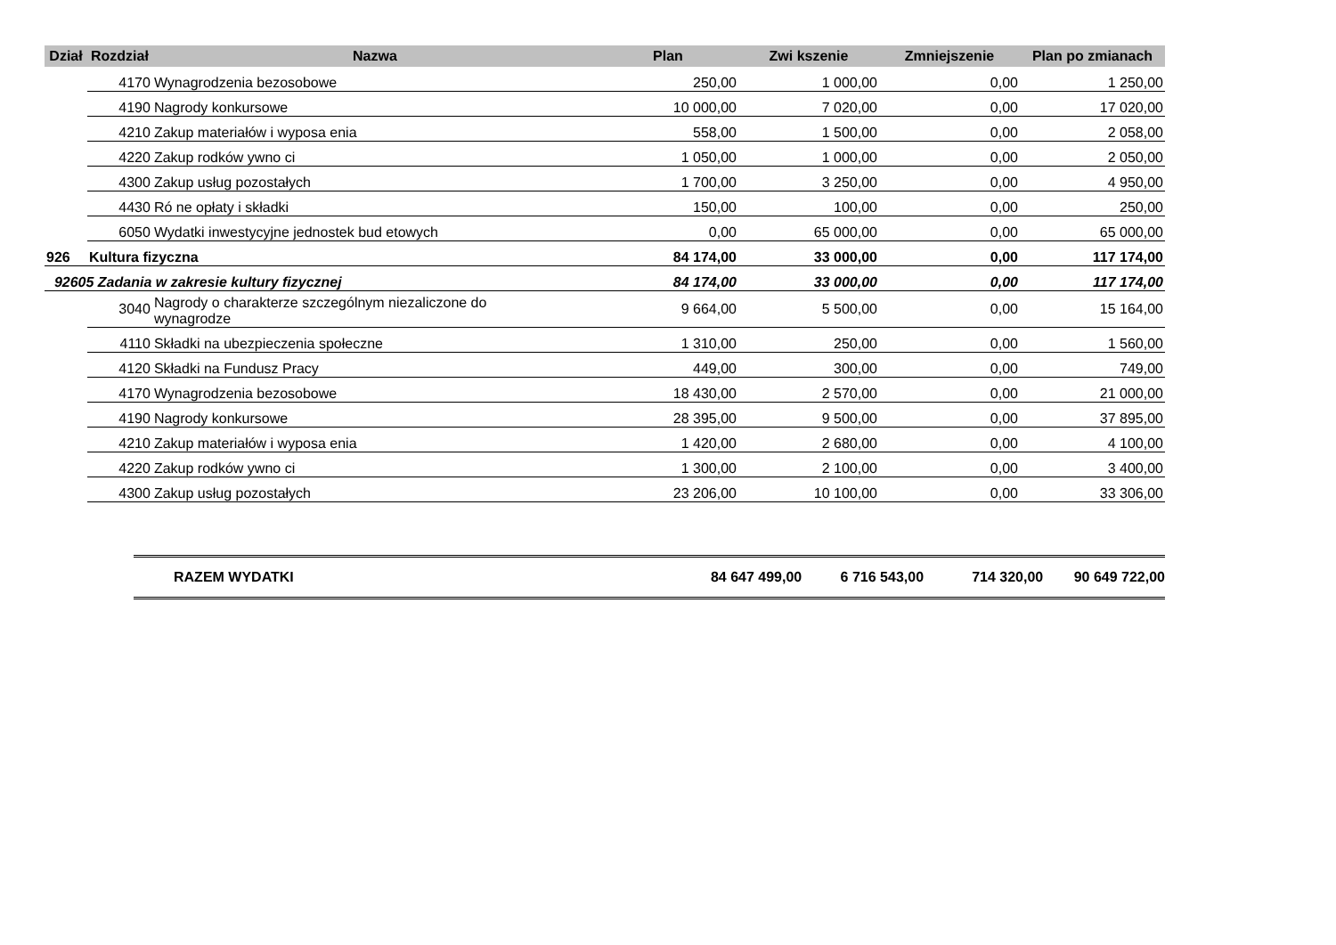| Dział | Rozdział | Nazwa | Plan | Zwi kszenie | Zmniejszenie | Plan po zmianach |
| --- | --- | --- | --- | --- | --- | --- |
| | 4170 | Wynagrodzenia bezosobowe | 250,00 | 1 000,00 | 0,00 | 1 250,00 |
| | 4190 | Nagrody konkursowe | 10 000,00 | 7 020,00 | 0,00 | 17 020,00 |
| | 4210 | Zakup materiałów i wyposa enia | 558,00 | 1 500,00 | 0,00 | 2 058,00 |
| | 4220 | Zakup rodków ywno ci | 1 050,00 | 1 000,00 | 0,00 | 2 050,00 |
| | 4300 | Zakup usług pozostałych | 1 700,00 | 3 250,00 | 0,00 | 4 950,00 |
| | 4430 | Ró ne opłaty i składki | 150,00 | 100,00 | 0,00 | 250,00 |
| | 6050 | Wydatki inwestycyjne jednostek bud etowych | 0,00 | 65 000,00 | 0,00 | 65 000,00 |
| 926 | Kultura fizyczna | | 84 174,00 | 33 000,00 | 0,00 | 117 174,00 |
| 92605 Zadania w zakresie kultury fizycznej | | | 84 174,00 | 33 000,00 | 0,00 | 117 174,00 |
| | 3040 | Nagrody o charakterze szczególnym niezaliczone do wynagrodze | 9 664,00 | 5 500,00 | 0,00 | 15 164,00 |
| | 4110 | Składki na ubezpieczenia społeczne | 1 310,00 | 250,00 | 0,00 | 1 560,00 |
| | 4120 | Składki na Fundusz Pracy | 449,00 | 300,00 | 0,00 | 749,00 |
| | 4170 | Wynagrodzenia bezosobowe | 18 430,00 | 2 570,00 | 0,00 | 21 000,00 |
| | 4190 | Nagrody konkursowe | 28 395,00 | 9 500,00 | 0,00 | 37 895,00 |
| | 4210 | Zakup materiałów i wyposa enia | 1 420,00 | 2 680,00 | 0,00 | 4 100,00 |
| | 4220 | Zakup rodków ywno ci | 1 300,00 | 2 100,00 | 0,00 | 3 400,00 |
| | 4300 | Zakup usług pozostałych | 23 206,00 | 10 100,00 | 0,00 | 33 306,00 |
RAZEM WYDATKI 84 647 499,00 6 716 543,00 714 320,00 90 649 722,00